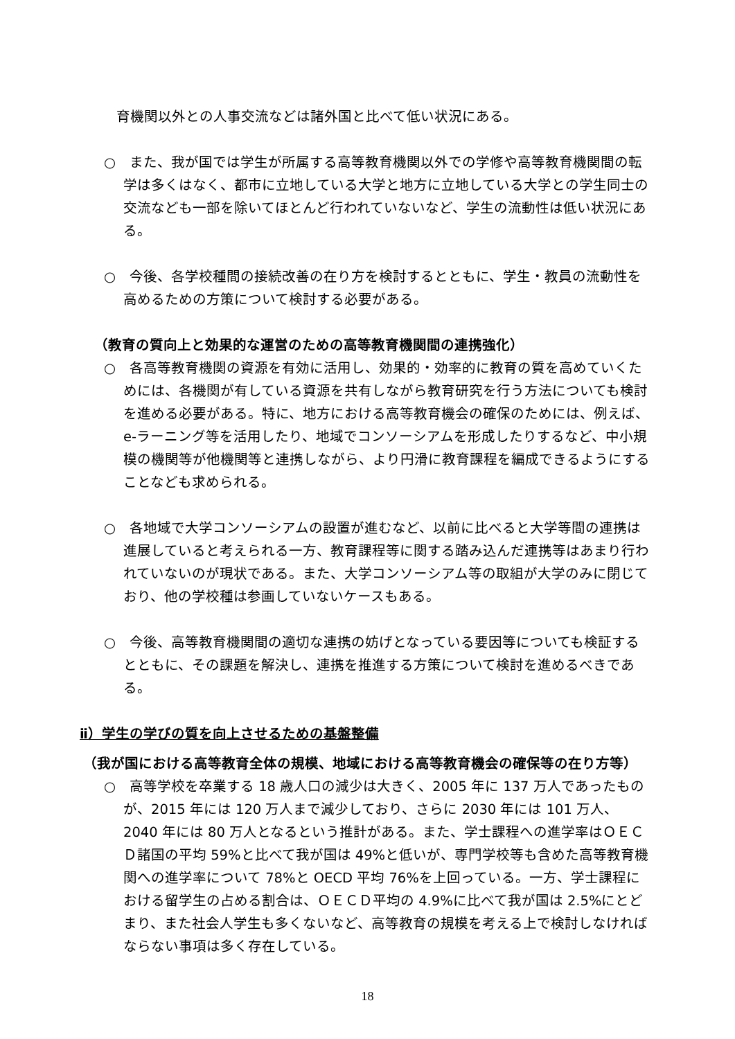育機関以外との人事交流などは諸外国と比べて低い状況にある。
○　また、我が国では学生が所属する高等教育機関以外での学修や高等教育機関間の転学は多くはなく、都市に立地している大学と地方に立地している大学との学生同士の交流なども一部を除いてほとんど行われていないなど、学生の流動性は低い状況にある。
○　今後、各学校種間の接続改善の在り方を検討するとともに、学生・教員の流動性を高めるための方策について検討する必要がある。
（教育の質向上と効果的な運営のための高等教育機関間の連携強化）
○　各高等教育機関の資源を有効に活用し、効果的・効率的に教育の質を高めていくためには、各機関が有している資源を共有しながら教育研究を行う方法についても検討を進める必要がある。特に、地方における高等教育機会の確保のためには、例えば、e-ラーニング等を活用したり、地域でコンソーシアムを形成したりするなど、中小規模の機関等が他機関等と連携しながら、より円滑に教育課程を編成できるようにすることなども求められる。
○　各地域で大学コンソーシアムの設置が進むなど、以前に比べると大学等間の連携は進展していると考えられる一方、教育課程等に関する踏み込んだ連携等はあまり行われていないのが現状である。また、大学コンソーシアム等の取組が大学のみに閉じており、他の学校種は参画していないケースもある。
○　今後、高等教育機関間の適切な連携の妨げとなっている要因等についても検証するとともに、その課題を解決し、連携を推進する方策について検討を進めるべきである。
ⅱ）学生の学びの質を向上させるための基盤整備
（我が国における高等教育全体の規模、地域における高等教育機会の確保等の在り方等）
○　高等学校を卒業する 18 歳人口の減少は大きく、2005 年に 137 万人であったものが、2015 年には 120 万人まで減少しており、さらに 2030 年には 101 万人、2040 年には 80 万人となるという推計がある。また、学士課程への進学率はＯＥＣＤ諸国の平均 59%と比べて我が国は 49%と低いが、専門学校等も含めた高等教育機関への進学率について 78%と OECD 平均 76%を上回っている。一方、学士課程における留学生の占める割合は、ＯＥＣＤ平均の 4.9%に比べて我が国は 2.5%にとどまり、また社会人学生も多くないなど、高等教育の規模を考える上で検討しなければならない事項は多く存在している。
18